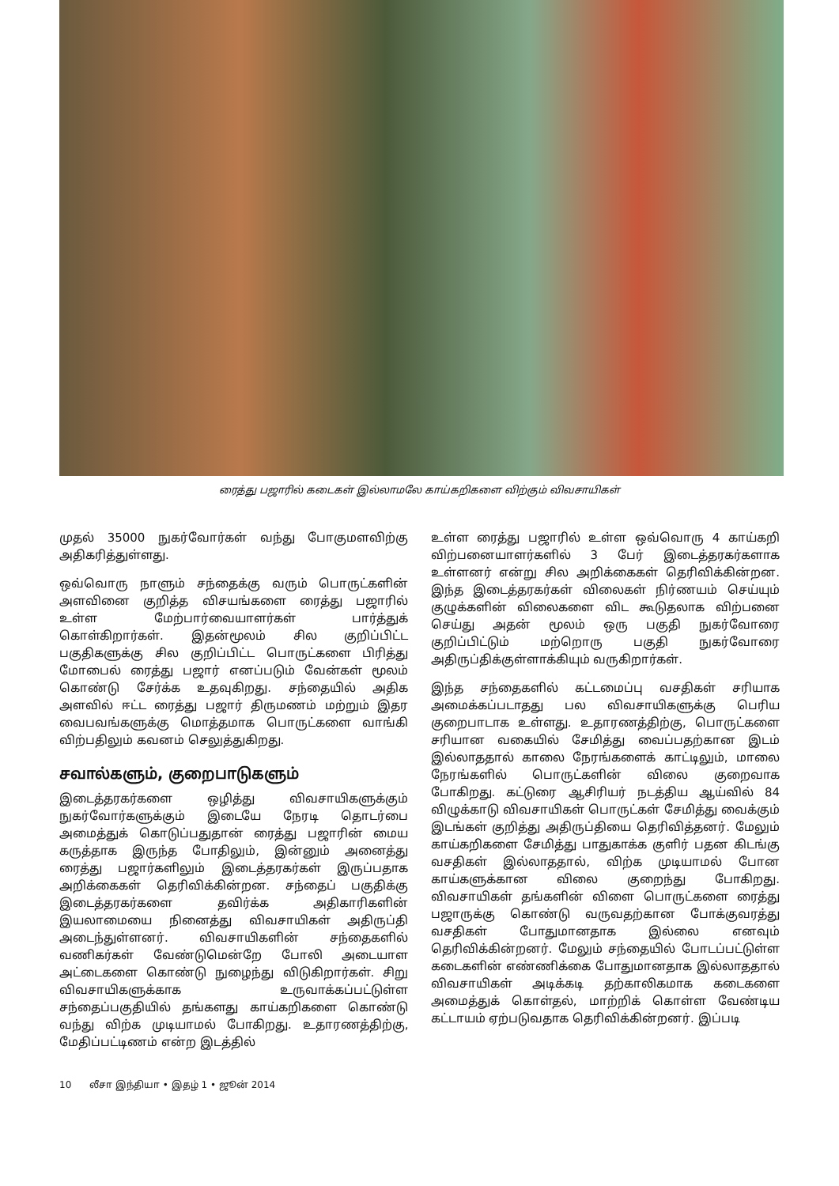ரைத்து பஜாரில் கடைகள் இல்லாமலே காய்கறிகளை விற்கும் விவசாயிகள்
முதல் 35000 நுகர்வோர்கள் வந்து போகுமளவிற்கு அதிகரித்துள்ளது.
ஒவ்வொரு நாளும் சந்தைக்கு வரும் பொருட்களின் அளவினை குறித்த விசயங்களை ரைத்து பஜாரில் உள்ள மேற்பார்வையாளர்கள் பார்த்துக் கொள்கிறார்கள். இதன்மூலம் சில குறிப்பிட்ட பகுதிகளுக்கு சில குறிப்பிட்ட பொருட்களை பிரித்து மோபைல் ரைத்து பஜார் எனப்படும் வேன்கள் மூலம் கொண்டு சேர்க்க உதவுகிறது. சந்தையில் அதிக அளவில் ஈட்ட ரைத்து பஜார் திருமணம் மற்றும் இதர வைபவங்களுக்கு மொத்தமாக பொருட்களை வாங்கி விற்பதிலும் கவனம் செலுத்துகிறது.
சவால்களும், குறைபாடுகளும்
இடைத்தரகர்களை ஒழித்து விவசாயிகளுக்கும் நுகர்வோர்களுக்கும் இடையே நேரடி தொடர்பை அமைத்துக் கொடுப்பதுதான் ரைத்து பஜாரின் மைய கருத்தாக இருந்த போதிலும், இன்னும் அனைத்து ரைத்து பஜார்களிலும் இடைத்தரகர்கள் இருப்பதாக அறிக்கைகள் தெரிவிக்கின்றன. சந்தைப் பகுதிக்கு இடைத்தரகர்களை தவிர்க்க அதிகாரிகளின் இயலாமையை நினைத்து விவசாயிகள் அதிருப்தி அடைந்துள்ளனர். விவசாயிகளின் சந்தைகளில் வணிகர்கள் வேண்டுமென்றே போலி அடையாள அட்டைகளை கொண்டு நுழைந்து விடுகிறார்கள். சிறு விவசாயிகளுக்காக உருவாக்கப்பட்டுள்ள சந்தைப்பகுதியில் தங்களது காய்கறிகளை கொண்டு வந்து விற்க முடியாமல் போகிறது. உதாரணத்திற்கு, மேதிப்பட்டிணம் என்ற இடத்தில்
உள்ள ரைத்து பஜாரில் உள்ள ஒவ்வொரு 4 காய்கறி விற்பனையாளர்களில் 3 பேர் இடைத்தரகர்களாக உள்ளனர் என்று சில அறிக்கைகள் தெரிவிக்கின்றன. இந்த இடைத்தரகர்கள் விலைகள் நிர்ணயம் செய்யும் குழுக்களின் விலைகளை விட கூடுதலாக விற்பனை செய்து அதன் மூலம் ஒரு பகுதி நுகர்வோரை குறிப்பிட்டும் மற்றொரு பகுதி நுகர்வோரை அதிருப்திக்குள்ளாக்கியும் வருகிறார்கள்.
இந்த சந்தைகளில் கட்டமைப்பு வசதிகள் சரியாக அமைக்கப்படாதது பல விவசாயிகளுக்கு பெரிய குறைபாடாக உள்ளது. உதாரணத்திற்கு, பொருட்களை சரியான வகையில் சேமித்து வைப்பதற்கான இடம் இல்லாததால் காலை நேரங்களைக் காட்டிலும், மாலை நேரங்களில் பொருட்களின் விலை குறைவாக போகிறது. கட்டுரை ஆசிரியர் நடத்திய ஆய்வில் 84 விழுக்காடு விவசாயிகள் பொருட்கள் சேமித்து வைக்கும் இடங்கள் குறித்து அதிருப்தியை தெரிவித்தனர். மேலும் காய்கறிகளை சேமித்து பாதுகாக்க குளிர் பதன கிடங்கு வசதிகள் இல்லாததால், விற்க முடியாமல் போன காய்களுக்கான விலை குறைந்து போகிறது. விவசாயிகள் தங்களின் விளை பொருட்களை ரைத்து பஜாருக்கு கொண்டு வருவதற்கான போக்குவரத்து வசதிகள் போதுமானதாக இல்லை எனவும் தெரிவிக்கின்றனர். மேலும் சந்தையில் போடப்பட்டுள்ள கடைகளின் எண்ணிக்கை போதுமானதாக இல்லாததால் விவசாயிகள் அடிக்கடி தற்காலிகமாக கடைகளை அமைத்துக் கொள்தல், மாற்றிக் கொள்ள வேண்டிய கட்டாயம் ஏற்படுவதாக தெரிவிக்கின்றனர். இப்படி
10 லீசா இந்தியா • இதழ் 1 • ஜூன் 2014